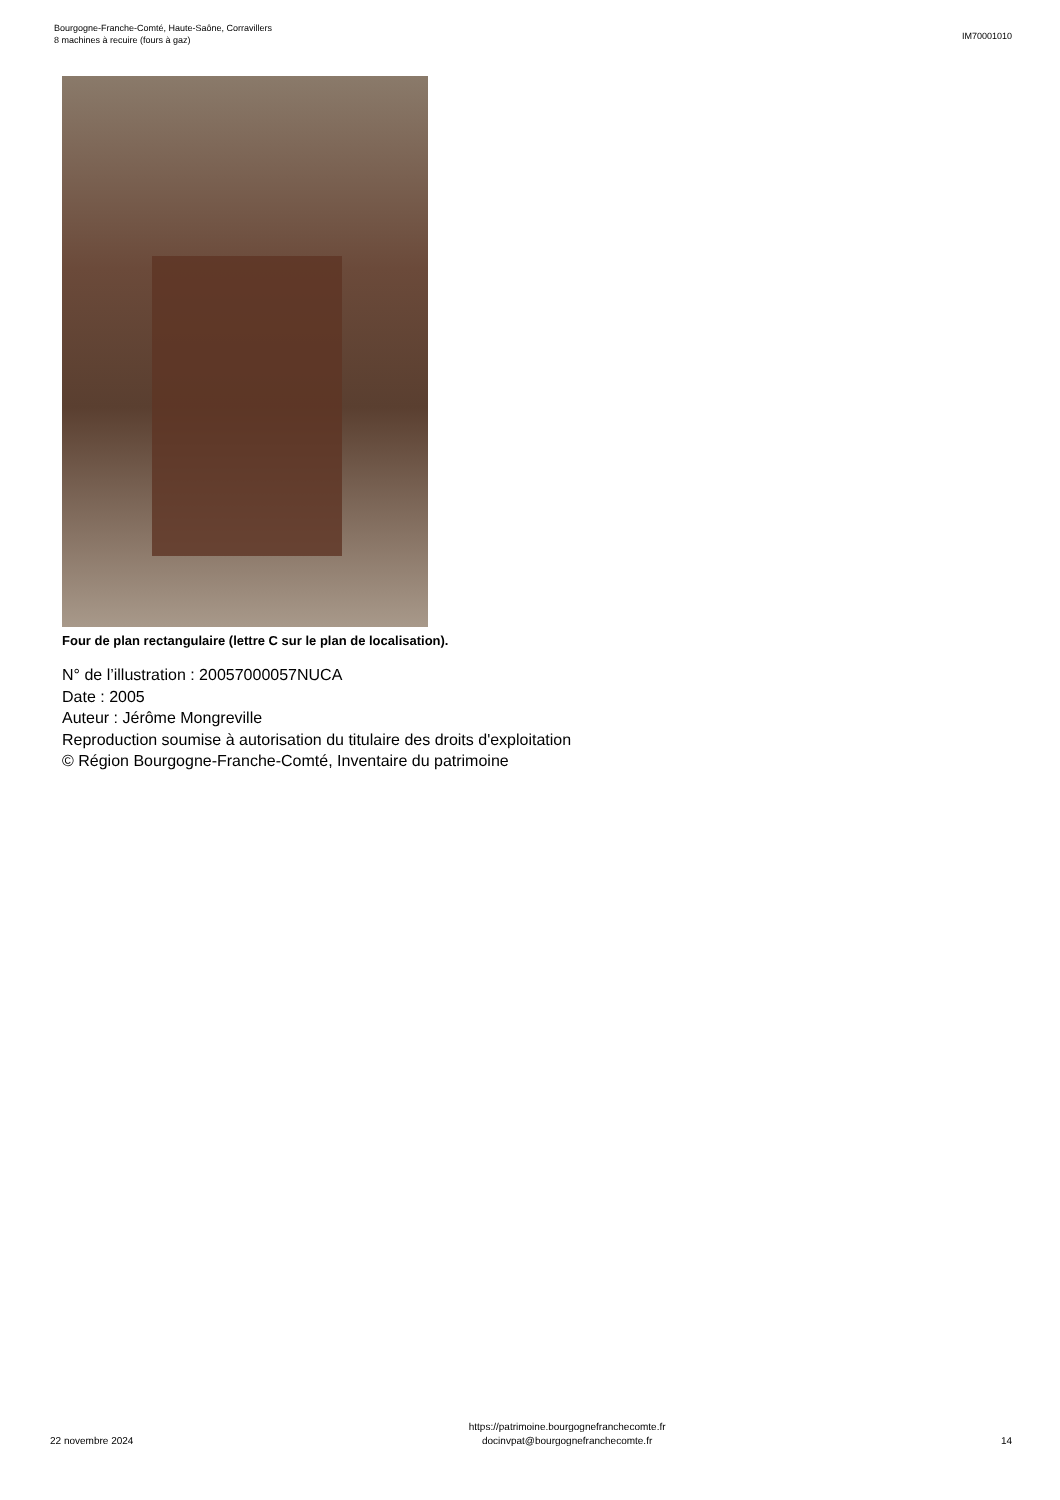Bourgogne-Franche-Comté, Haute-Saône, Corravillers
8 machines à recuire (fours à gaz)
IM70001010
Four de plan rectangulaire (lettre C sur le plan de localisation).
N° de l’illustration : 20057000057NUCA
Date : 2005
Auteur : Jérôme Mongreville
Reproduction soumise à autorisation du titulaire des droits d'exploitation
© Région Bourgogne-Franche-Comté, Inventaire du patrimoine
22 novembre 2024
https://patrimoine.bourgognefranchecomte.fr
docinvpat@bourgognefranchecomte.fr
14